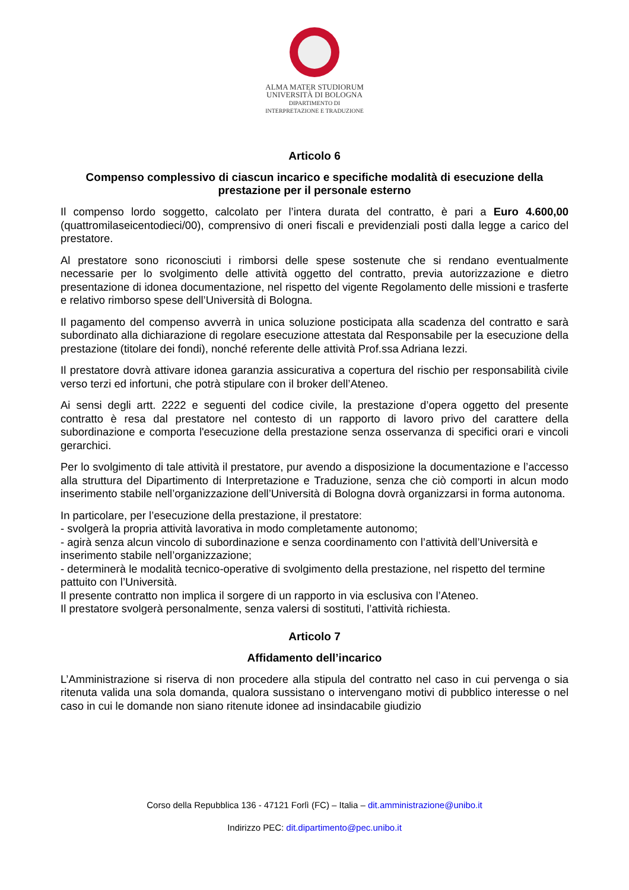ALMA MATER STUDIORUM
UNIVERSITÀ DI BOLOGNA
DIPARTIMENTO DI
INTERPRETAZIONE E TRADUZIONE
Articolo 6
Compenso complessivo di ciascun incarico e specifiche modalità di esecuzione della prestazione per il personale esterno
Il compenso lordo soggetto, calcolato per l’intera durata del contratto, è pari a Euro 4.600,00 (quattromilaseicentodieci/00), comprensivo di oneri fiscali e previdenziali posti dalla legge a carico del prestatore.
Al prestatore sono riconosciuti i rimborsi delle spese sostenute che si rendano eventualmente necessarie per lo svolgimento delle attività oggetto del contratto, previa autorizzazione e dietro presentazione di idonea documentazione, nel rispetto del vigente Regolamento delle missioni e trasferte e relativo rimborso spese dell’Università di Bologna.
Il pagamento del compenso avverrà in unica soluzione posticipata alla scadenza del contratto e sarà subordinato alla dichiarazione di regolare esecuzione attestata dal Responsabile per la esecuzione della prestazione (titolare dei fondi), nonché referente delle attività Prof.ssa Adriana Iezzi.
Il prestatore dovrà attivare idonea garanzia assicurativa a copertura del rischio per responsabilità civile verso terzi ed infortuni, che potrà stipulare con il broker dell’Ateneo.
Ai sensi degli artt. 2222 e seguenti del codice civile, la prestazione d’opera oggetto del presente contratto è resa dal prestatore nel contesto di un rapporto di lavoro privo del carattere della subordinazione e comporta l'esecuzione della prestazione senza osservanza di specifici orari e vincoli gerarchici.
Per lo svolgimento di tale attività il prestatore, pur avendo a disposizione la documentazione e l’accesso alla struttura del Dipartimento di Interpretazione e Traduzione, senza che ciò comporti in alcun modo inserimento stabile nell’organizzazione dell’Università di Bologna dovrà organizzarsi in forma autonoma.
In particolare, per l’esecuzione della prestazione, il prestatore:
- svolgerà la propria attività lavorativa in modo completamente autonomo;
- agirà senza alcun vincolo di subordinazione e senza coordinamento con l’attività dell’Università e inserimento stabile nell’organizzazione;
- determinerà le modalità tecnico-operative di svolgimento della prestazione, nel rispetto del termine pattuito con l’Università.
Il presente contratto non implica il sorgere di un rapporto in via esclusiva con l’Ateneo.
Il prestatore svolgerà personalmente, senza valersi di sostituti, l’attività richiesta.
Articolo 7
Affidamento dell’incarico
L’Amministrazione si riserva di non procedere alla stipula del contratto nel caso in cui pervenga o sia ritenuta valida una sola domanda, qualora sussistano o intervengano motivi di pubblico interesse o nel caso in cui le domande non siano ritenute idonee ad insindacabile giudizio
Corso della Repubblica 136 - 47121 Forlì (FC) – Italia – dit.amministrazione@unibo.it
Indirizzo PEC: dit.dipartimento@pec.unibo.it